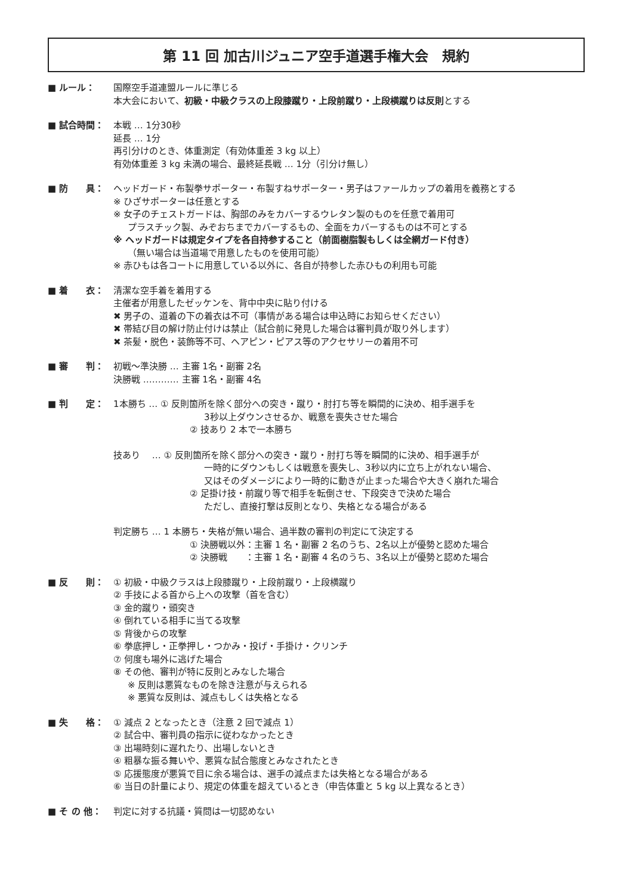第 11 回 加古川ジュニア空手道選手権大会　規約
■ ルール： 国際空手道連盟ルールに準じる
本大会において、初級・中級クラスの上段膝蹴り・上段前蹴り・上段横蹴りは反則とする
■ 試合時間： 本戦 … 1分30秒
延長 … 1分
再引分けのとき、体重測定（有効体重差 3 kg 以上）
有効体重差 3 kg 未満の場合、最終延長戦 … 1分（引分け無し）
■ 防　　具： ヘッドガード・布製拳サポーター・布製すねサポーター・男子はファールカップの着用を義務とする
※ ひざサポーターは任意とする
※ 女子のチェストガードは、胸部のみをカバーするウレタン製のものを任意で着用可
プラスチック製、みぞおちまでカバーするもの、全面をカバーするものは不可とする
※ ヘッドガードは規定タイプを各自持参すること（前面樹脂製もしくは全網ガード付き）
（無い場合は当道場で用意したものを使用可能）
※ 赤ひもは各コートに用意している以外に、各自が持参した赤ひもの利用も可能
■ 着　　衣： 清潔な空手着を着用する
主催者が用意したゼッケンを、背中中央に貼り付ける
✖ 男子の、道着の下の着衣は不可（事情がある場合は申込時にお知らせください）
✖ 帯結び目の解け防止付けは禁止（試合前に発見した場合は審判員が取り外します）
✖ 茶髪・脱色・装飾等不可、ヘアピン・ピアス等のアクセサリーの着用不可
■ 審　　判： 初戦〜準決勝 … 主審 1名・副審 2名
決勝戦 ………… 主審 1名・副審 4名
■ 判　　定： 1本勝ち … ① 反則箇所を除く部分への突き・蹴り・肘打ち等を瞬間的に決め、相手選手を
3秒以上ダウンさせるか、戦意を喪失させた場合
② 技あり 2 本で一本勝ち
技あり　 … ① 反則箇所を除く部分への突き・蹴り・肘打ち等を瞬間的に決め、相手選手が
一時的にダウンもしくは戦意を喪失し、3秒以内に立ち上がれない場合、
又はそのダメージにより一時的に動きが止まった場合や大きく崩れた場合
② 足掛け技・前蹴り等で相手を転倒させ、下段突きで決めた場合
ただし、直接打撃は反則となり、失格となる場合がある
判定勝ち … 1 本勝ち・失格が無い場合、過半数の審判の判定にて決定する
① 決勝戦以外：主審 1 名・副審 2 名のうち、2名以上が優勢と認めた場合
② 決勝戦　　：主審 1 名・副審 4 名のうち、3名以上が優勢と認めた場合
■ 反　　則： ① 初級・中級クラスは上段膝蹴り・上段前蹴り・上段横蹴り
② 手技による首から上への攻撃（首を含む）
③ 金的蹴り・頭突き
④ 倒れている相手に当てる攻撃
⑤ 背後からの攻撃
⑥ 拳底押し・正拳押し・つかみ・投げ・手掛け・クリンチ
⑦ 何度も場外に逃げた場合
⑧ その他、審判が特に反則とみなした場合
※ 反則は悪質なものを除き注意が与えられる
※ 悪質な反則は、減点もしくは失格となる
■ 失　　格： ① 減点 2 となったとき（注意 2 回で減点 1）
② 試合中、審判員の指示に従わなかったとき
③ 出場時刻に遅れたり、出場しないとき
④ 粗暴な振る舞いや、悪質な試合態度とみなされたとき
⑤ 応援態度が悪質で目に余る場合は、選手の減点または失格となる場合がある
⑥ 当日の計量により、規定の体重を超えているとき（申告体重と 5 kg 以上異なるとき）
■ そ の 他： 判定に対する抗議・質問は一切認めない